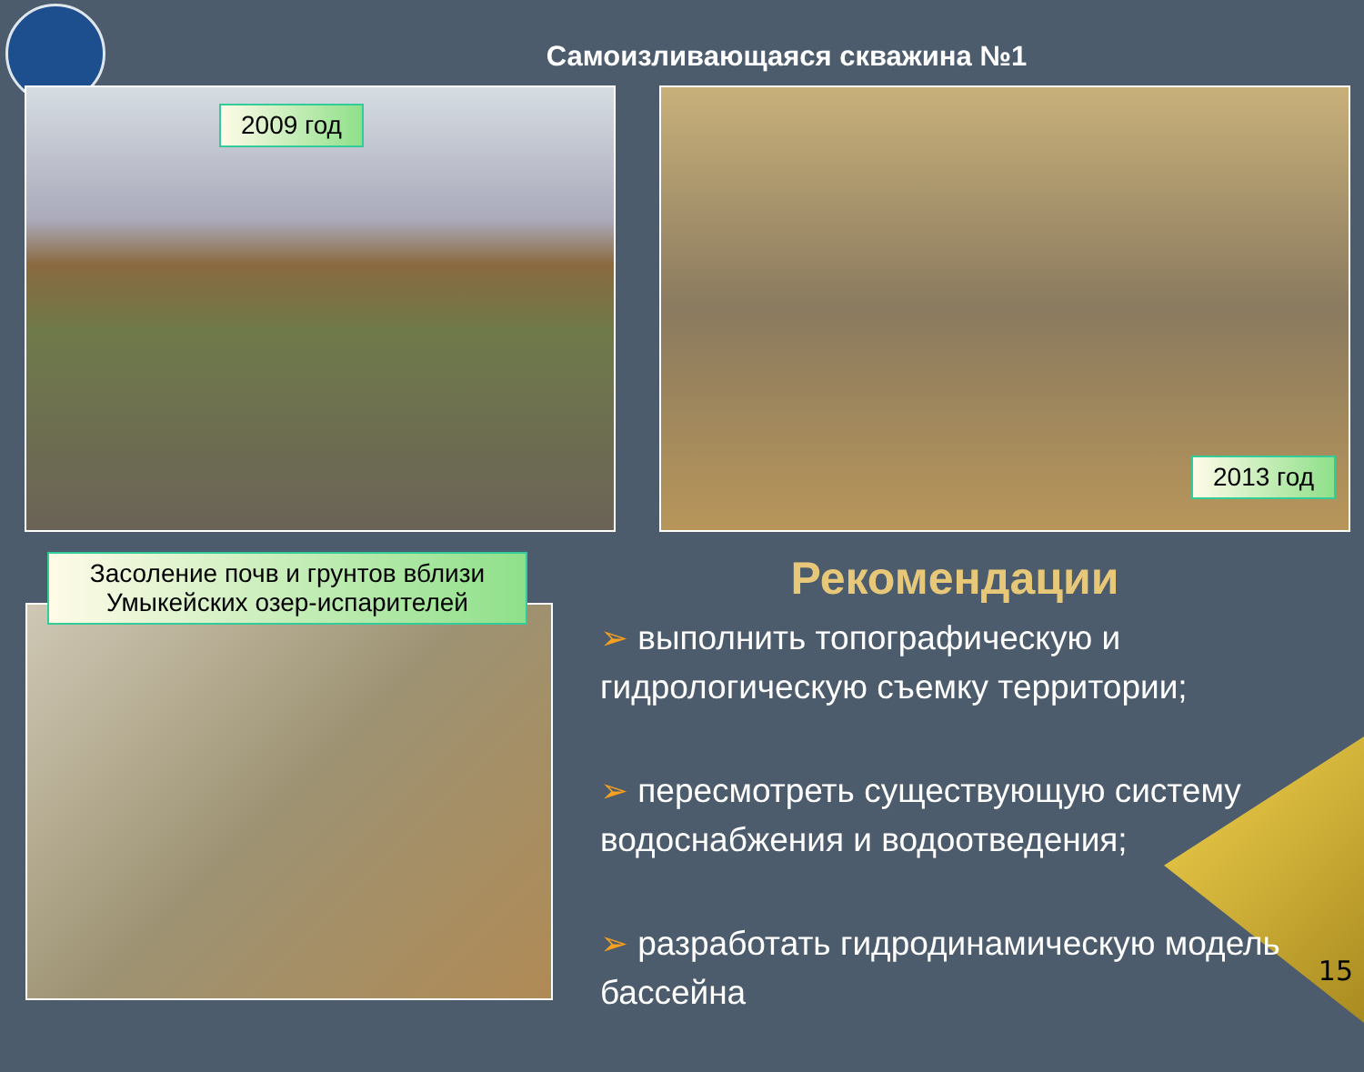Самоизливающаяся скважина №1
2009 год
2013 год
Засоление почв и грунтов вблизи Умыкейских озер-испарителей
Рекомендации
➢ выполнить топографическую и гидрологическую съемку территории;
➢ пересмотреть существующую систему водоснабжения и водоотведения;
➢ разработать гидродинамическую модель бассейна
15